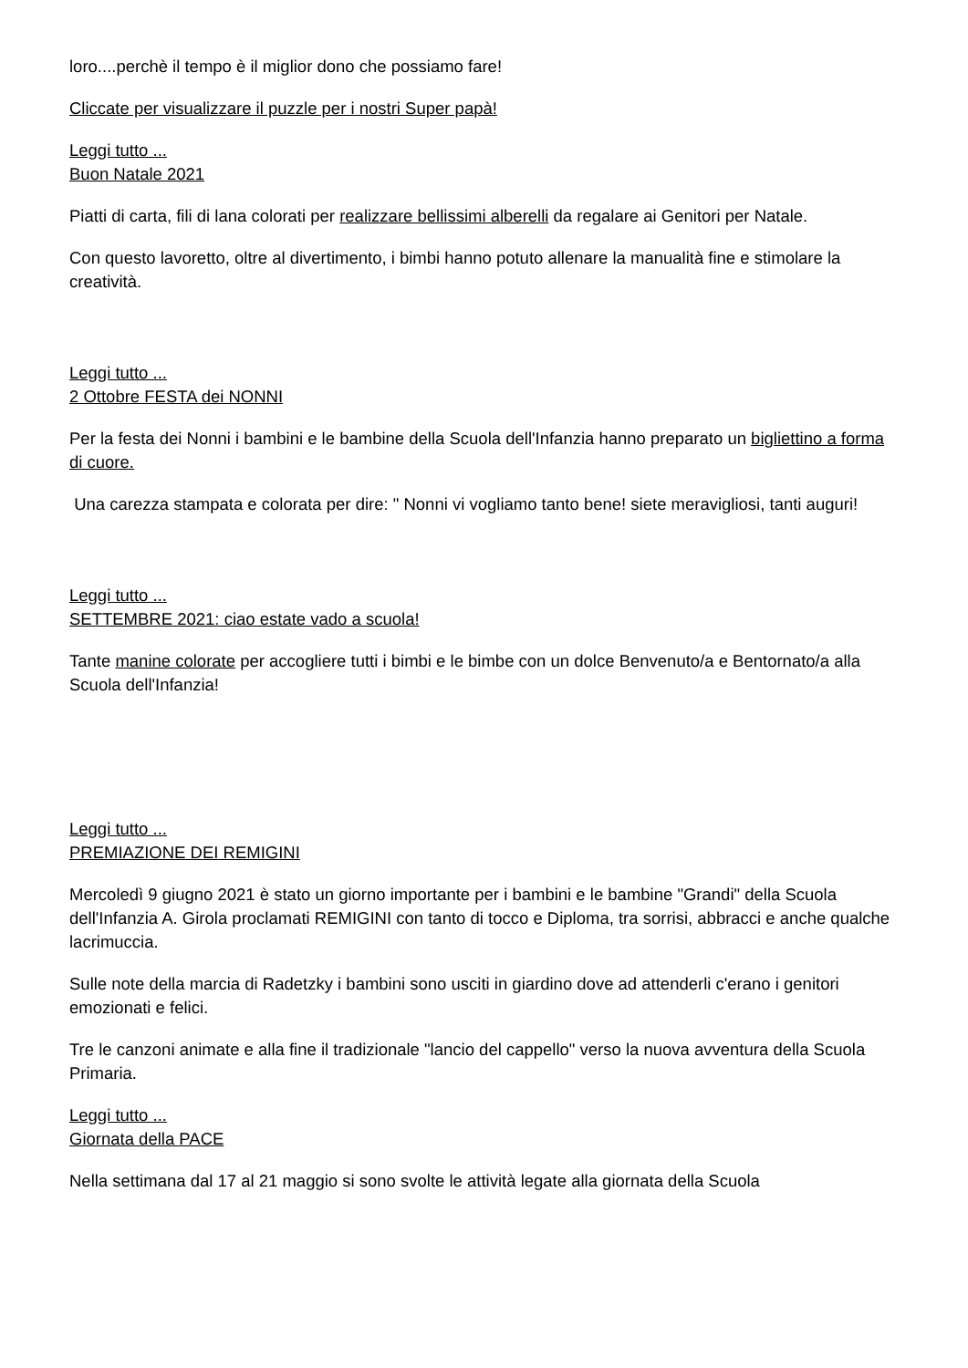loro....perchè il tempo è il miglior dono che possiamo fare!
Cliccate per visualizzare il puzzle per i nostri Super papà!
Leggi tutto ...
Buon Natale 2021
Piatti di carta, fili di lana colorati per realizzare bellissimi alberelli da regalare ai Genitori per Natale.
Con questo lavoretto, oltre al divertimento, i bimbi hanno potuto allenare la manualità fine e stimolare la creatività.
Leggi tutto ...
2 Ottobre FESTA dei NONNI
Per la festa dei Nonni i bambini e le bambine della Scuola dell'Infanzia hanno preparato un bigliettino a forma di cuore.
Una carezza stampata e colorata per dire: " Nonni vi vogliamo tanto bene! siete meravigliosi, tanti auguri!
Leggi tutto ...
SETTEMBRE 2021: ciao estate vado a scuola!
Tante manine colorate per accogliere tutti i bimbi e le bimbe con un dolce Benvenuto/a e Bentornato/a alla Scuola dell'Infanzia!
Leggi tutto ...
PREMIAZIONE DEI REMIGINI
Mercoledì 9 giugno 2021 è stato un giorno importante per i bambini e le bambine "Grandi" della Scuola dell'Infanzia A. Girola proclamati REMIGINI con tanto di tocco e Diploma, tra sorrisi, abbracci e anche qualche lacrimuccia.
Sulle note della marcia di Radetzky i bambini sono usciti in giardino dove ad attenderli c'erano i genitori emozionati e felici.
Tre le canzoni animate e alla fine il tradizionale "lancio del cappello" verso la nuova avventura della Scuola Primaria.
Leggi tutto ...
Giornata della PACE
Nella settimana dal 17 al 21 maggio si sono svolte le attività legate alla giornata della Scuola